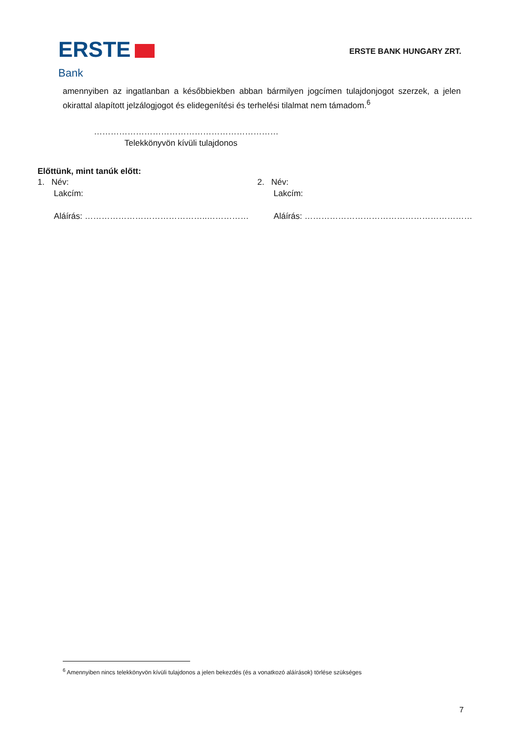ERSTE
Bank
ERSTE BANK HUNGARY ZRT.
amennyiben az ingatlanban a későbbiekben abban bármilyen jogcímen tulajdonjogot szerzek, a jelen okirattal alapított jelzálogjogot és elidegenítési és terhelési tilalmat nem támadom.<sup>6</sup>
…………………………………………………………
Telekkönyvön kívüli tulajdonos
Előttünk, mint tanúk előtt:
1. Név:
Lakcím:
Aláírás: ……………………………………..……………
2. Név:
Lakcím:
Aláírás: ……………………………………………………
<sup>6</sup> Amennyiben nincs telekkönyvön kívüli tulajdonos a jelen bekezdés (és a vonatkozó aláírások) törlése szükséges
7